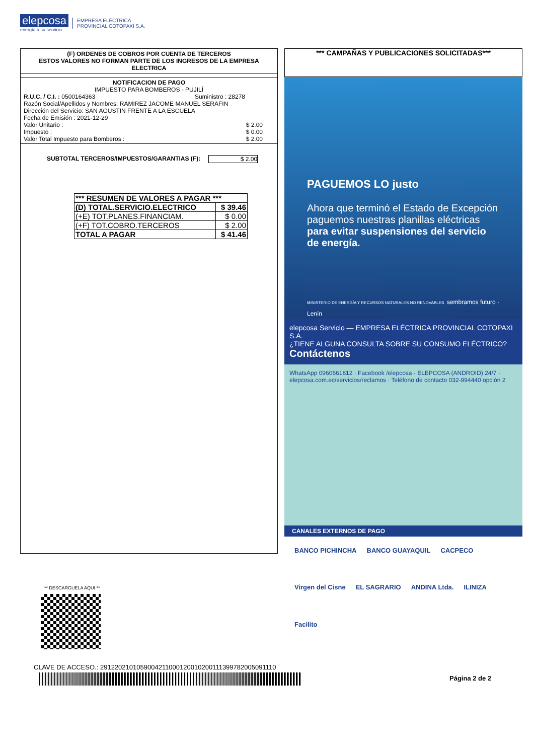elepcosa
energía a su servicio
EMPRESA ELÉCTRICA
PROVINCIAL COTOPAXI S.A.
(F) ORDENES DE COBROS POR CUENTA DE TERCEROS
ESTOS VALORES NO FORMAN PARTE DE LOS INGRESOS DE LA EMPRESA ELECTRICA
NOTIFICACION DE PAGO
IMPUESTO PARA BOMBEROS - PUJILÍ
R.U.C. / C.I. : 0500164363 Suministro : 28278
Razón Social/Apellidos y Nombres: RAMIREZ JACOME MANUEL SERAFIN
Dirección del Servicio: SAN AGUSTIN FRENTE A LA ESCUELA
Fecha de Emisión : 2021-12-29
Valor Unitario : $ 2.00
Impuesto : $ 0.00
Valor Total Impuesto para Bomberos : $ 2.00
SUBTOTAL TERCEROS/IMPUESTOS/GARANTIAS (F): $ 2.00
| *** RESUMEN DE VALORES A PAGAR *** | |
| (D) TOTAL.SERVICIO.ELECTRICO | $ 39.46 |
| (+E) TOT.PLANES.FINANCIAM. | $ 0.00 |
| (+F) TOT.COBRO.TERCEROS | $ 2.00 |
| TOTAL A PAGAR | $ 41.46 |
*** CAMPAÑAS Y PUBLICACIONES SOLICITADAS***
PAGUEMOS LO justo
Ahora que terminó el Estado de Excepción paguemos nuestras planillas eléctricas para evitar suspensiones del servicio de energía.
MINISTERIO DE ENERGÍA Y RECURSOS NATURALES NO RENOVABLES sembramos futuro · Lenín
elepcosa Servicio — EMPRESA ELÉCTRICA PROVINCIAL COTOPAXI S.A.
¿TIENE ALGUNA CONSULTA SOBRE SU CONSUMO ELÉCTRICO? Contáctenos
WhatsApp 0960661812 · Facebook /elepcosa · ELEPCOSA (ANDROID) 24/7 · elepcosa.com.ec/servicios/reclamos · Teléfono de contacto 032-994440 opción 2
CANALES EXTERNOS DE PAGO
BANCO PICHINCHA BANCO GUAYAQUIL CACPECO Virgen del Cisne EL SAGRARIO ANDINA Ltda. ILINIZA Facilito
** DESCARGUELA AQUI **
CLAVE DE ACCESO.: 2912202101059004211000120010200111399782005091110
Página 2 de 2